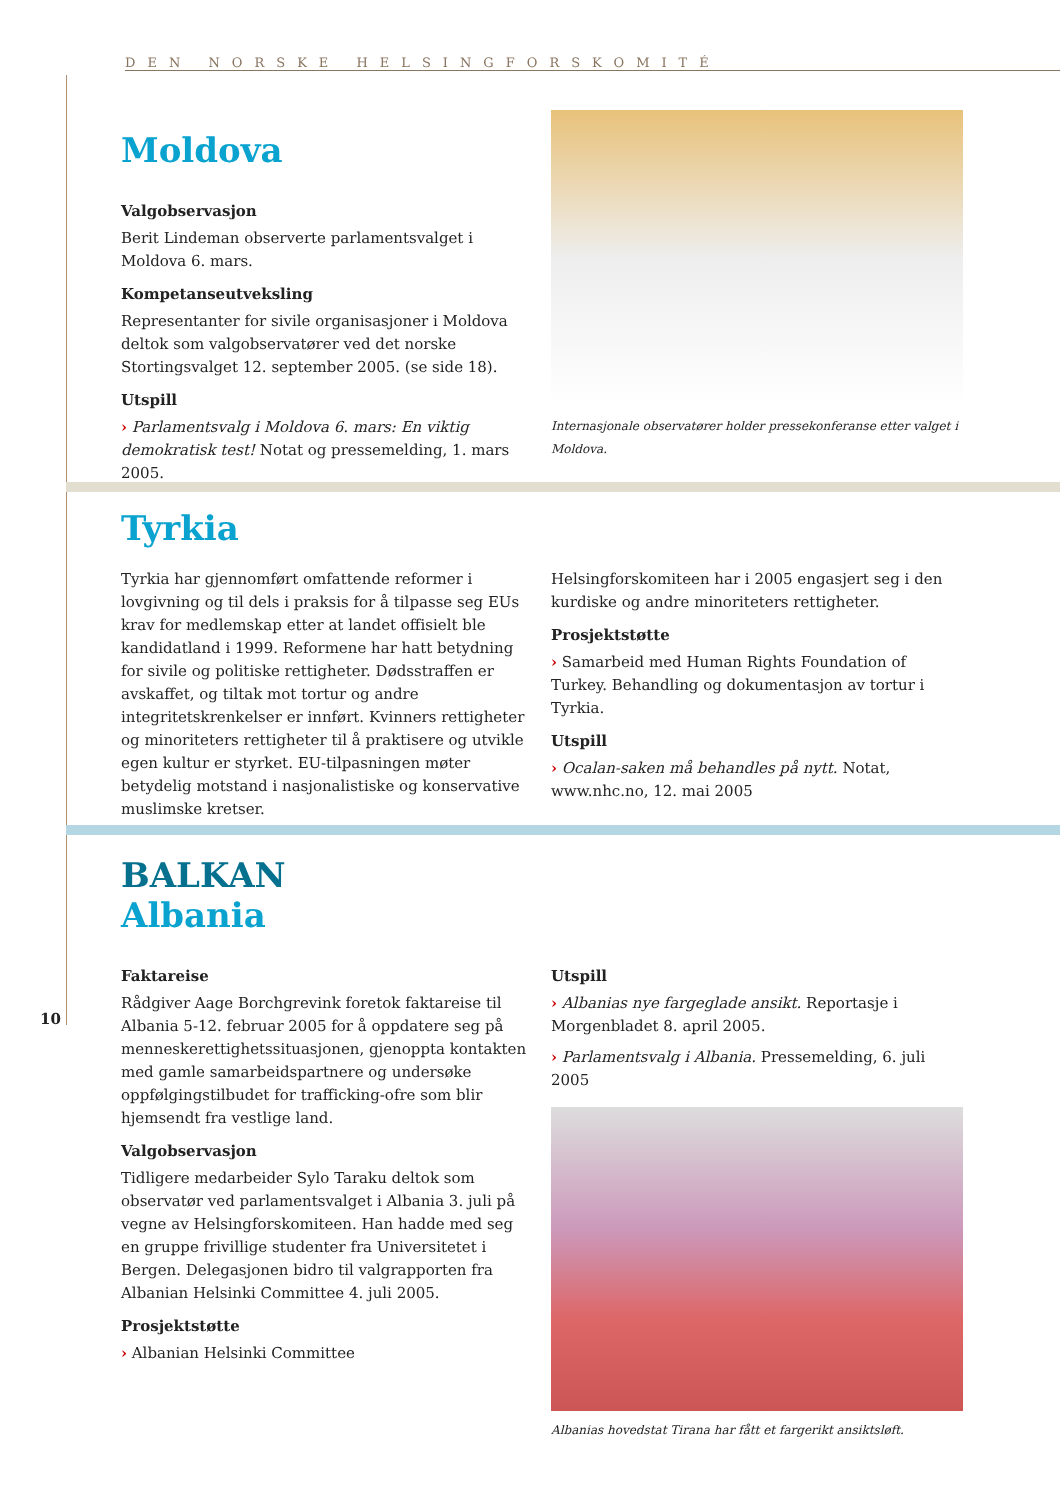DEN NORSKE HELSINGFORSKOMITÉ
Moldova
Valgobservasjon
Berit Lindeman observerte parlamentsvalget i Moldova 6. mars.
Kompetanseutveksling
Representanter for sivile organisasjoner i Moldova deltok som valgobservatører ved det norske Stortingsvalget 12. september 2005. (se side 18).
Utspill
› Parlamentsvalg i Moldova 6. mars: En viktig demokratisk test! Notat og pressemelding, 1. mars 2005.
Internasjonale observatører holder pressekonferanse etter valget i Moldova.
Tyrkia
Tyrkia har gjennomført omfattende reformer i lovgivning og til dels i praksis for å tilpasse seg EUs krav for medlemskap etter at landet offisielt ble kandidatland i 1999. Reformene har hatt betydning for sivile og politiske rettigheter. Dødsstraffen er avskaffet, og tiltak mot tortur og andre integritetskrenkelser er innført. Kvinners rettigheter og minoriteters rettigheter til å praktisere og utvikle egen kultur er styrket. EU-tilpasningen møter betydelig motstand i nasjonalistiske og konservative muslimske kretser.
Helsingforskomiteen har i 2005 engasjert seg i den kurdiske og andre minoriteters rettigheter.
Prosjektstøtte
› Samarbeid med Human Rights Foundation of Turkey. Behandling og dokumentasjon av tortur i Tyrkia.
Utspill
› Ocalan-saken må behandles på nytt. Notat, www.nhc.no, 12. mai 2005
BALKAN
Albania
Faktareise
Rådgiver Aage Borchgrevink foretok faktareise til Albania 5-12. februar 2005 for å oppdatere seg på menneskerettighetssituasjonen, gjenoppta kontakten med gamle samarbeidspartnere og undersøke oppfølgingstilbudet for trafficking-ofre som blir hjemsendt fra vestlige land.
Valgobservasjon
Tidligere medarbeider Sylo Taraku deltok som observatør ved parlamentsvalget i Albania 3. juli på vegne av Helsingforskomiteen. Han hadde med seg en gruppe frivillige studenter fra Universitetet i Bergen. Delegasjonen bidro til valgrapporten fra Albanian Helsinki Committee 4. juli 2005.
Prosjektstøtte
› Albanian Helsinki Committee
Utspill
› Albanias nye fargeglade ansikt. Reportasje i Morgenbladet 8. april 2005.
› Parlamentsvalg i Albania. Pressemelding, 6. juli 2005
Albanias hovedstat Tirana har fått et fargerikt ansiktsløft.
10